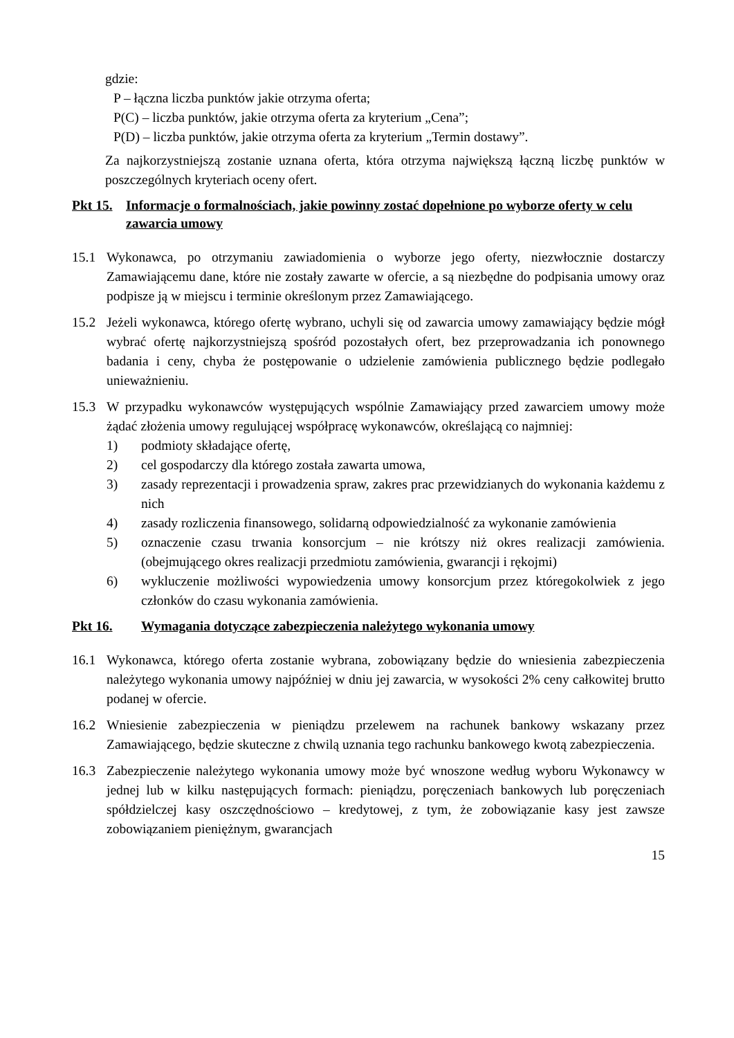gdzie:
P – łączna liczba punktów jakie otrzyma oferta;
P(C) – liczba punktów, jakie otrzyma oferta za kryterium „Cena”;
P(D) – liczba punktów, jakie otrzyma oferta za kryterium „Termin dostawy”.
Za najkorzystniejszą zostanie uznana oferta, która otrzyma największą łączną liczbę punktów w poszczególnych kryteriach oceny ofert.
Pkt 15. Informacje o formalnościach, jakie powinny zostać dopełnione po wyborze oferty w celu zawarcia umowy
15.1 Wykonawca, po otrzymaniu zawiadomienia o wyborze jego oferty, niezwłocznie dostarczy Zamawiającemu dane, które nie zostały zawarte w ofercie, a są niezbędne do podpisania umowy oraz podpisze ją w miejscu i terminie określonym przez Zamawiającego.
15.2 Jeżeli wykonawca, którego ofertę wybrano, uchyli się od zawarcia umowy zamawiający będzie mógł wybrać ofertę najkorzystniejszą spośród pozostałych ofert, bez przeprowadzania ich ponownego badania i ceny, chyba że postępowanie o udzielenie zamówienia publicznego będzie podlegało unieważnieniu.
15.3 W przypadku wykonawców występujących wspólnie Zamawiający przed zawarciem umowy może żądać złożenia umowy regulującej współpracę wykonawców, określającą co najmniej:
1) podmioty składające ofertę,
2) cel gospodarczy dla którego została zawarta umowa,
3) zasady reprezentacji i prowadzenia spraw, zakres prac przewidzianych do wykonania każdemu z nich
4) zasady rozliczenia finansowego, solidarną odpowiedzialność za wykonanie zamówienia
5) oznaczenie czasu trwania konsorcjum – nie krótszy niż okres realizacji zamówienia. (obejmującego okres realizacji przedmiotu zamówienia, gwarancji i rękojmi)
6) wykluczenie możliwości wypowiedzenia umowy konsorcjum przez któregokolwiek z jego członków do czasu wykonania zamówienia.
Pkt 16. Wymagania dotyczące zabezpieczenia należytego wykonania umowy
16.1 Wykonawca, którego oferta zostanie wybrana, zobowiązany będzie do wniesienia zabezpieczenia należytego wykonania umowy najpóźniej w dniu jej zawarcia, w wysokości 2% ceny całkowitej brutto podanej w ofercie.
16.2 Wniesienie zabezpieczenia w pieniądzu przelewem na rachunek bankowy wskazany przez Zamawiającego, będzie skuteczne z chwilą uznania tego rachunku bankowego kwotą zabezpieczenia.
16.3 Zabezpieczenie należytego wykonania umowy może być wnoszone według wyboru Wykonawcy w jednej lub w kilku następujących formach: pieniądzu, poręczeniach bankowych lub poręczeniach spółdzielczej kasy oszczędnościowo – kredytowej, z tym, że zobowiązanie kasy jest zawsze zobowiązaniem pieniężnym, gwarancjach
15